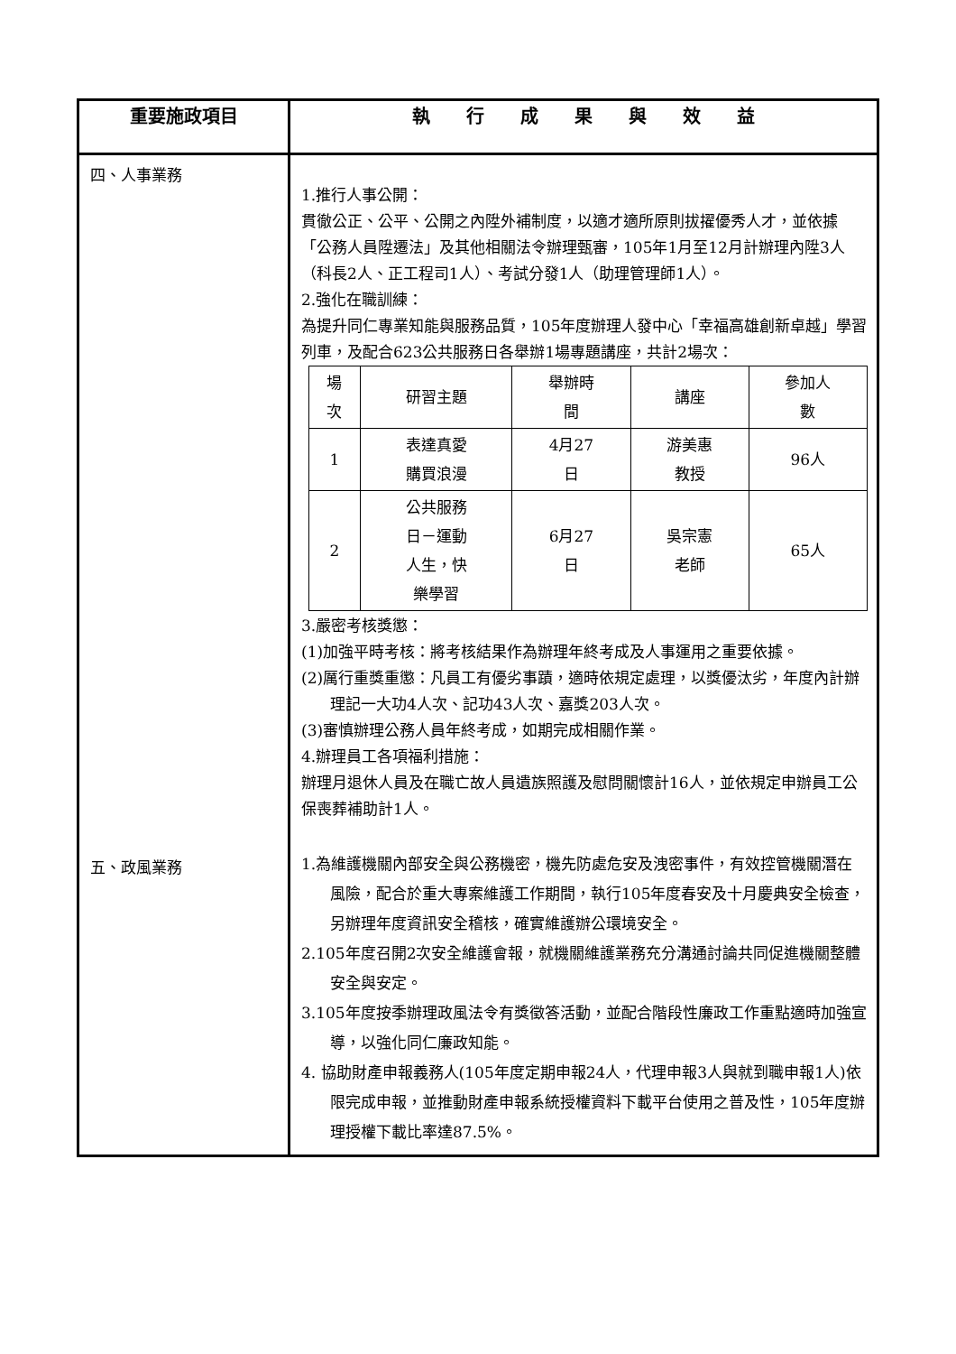| 重要施政項目 | 執 行 成 果 與 效 益 |
| --- | --- |
| 四、人事業務 五、政風業務 | 1.推行人事公開： 貫徹公正、公平、公開之內陞外補制度，以適才適所原則拔擢優秀人才，並依據「公務人員陞遷法」及其他相關法令辦理甄審，105年1月至12月計辦理內陞3人（科長2人、正工程司1人）、考試分發1人（助理管理師1人）。 2.強化在職訓練： 為提升同仁專業知能與服務品質，105年度辦理人發中心「幸福高雄創新卓越」學習列車，及配合623公共服務日各舉辦1場專題講座，共計2場次： / 場 次 / 研習主題 / 舉辦時 間 / 講座 / 參加人 數 / / --- / --- / --- / --- / --- / / 1 / 表達真愛 購買浪漫 / 4月27 日 / 游美惠 教授 / 96人 / / 2 / 公共服務 日－運動 人生，快 樂學習 / 6月27 日 / 吳宗憲 老師 / 65人 / 3.嚴密考核獎懲： (1)加強平時考核：將考核結果作為辦理年終考成及人事運用之重要依據。 (2)厲行重獎重懲：凡員工有優劣事蹟，適時依規定處理，以獎優汰劣，年度內計辦理記一大功4人次、記功43人次、嘉獎203人次。 (3)審慎辦理公務人員年終考成，如期完成相關作業。 4.辦理員工各項福利措施： 辦理月退休人員及在職亡故人員遺族照護及慰問關懷計16人，並依規定申辦員工公保喪葬補助計1人。 1.為維護機關內部安全與公務機密，機先防處危安及洩密事件，有效控管機關潛在風險，配合於重大專案維護工作期間，執行105年度春安及十月慶典安全檢查，另辦理年度資訊安全稽核，確實維護辦公環境安全。 2.105年度召開2次安全維護會報，就機關維護業務充分溝通討論共同促進機關整體安全與安定。 3.105年度按季辦理政風法令有獎徵答活動，並配合階段性廉政工作重點適時加強宣導，以強化同仁廉政知能。 4. 協助財產申報義務人(105年度定期申報24人，代理申報3人與就到職申報1人)依限完成申報，並推動財產申報系統授權資料下載平台使用之普及性，105年度辦理授權下載比率達87.5%。 |